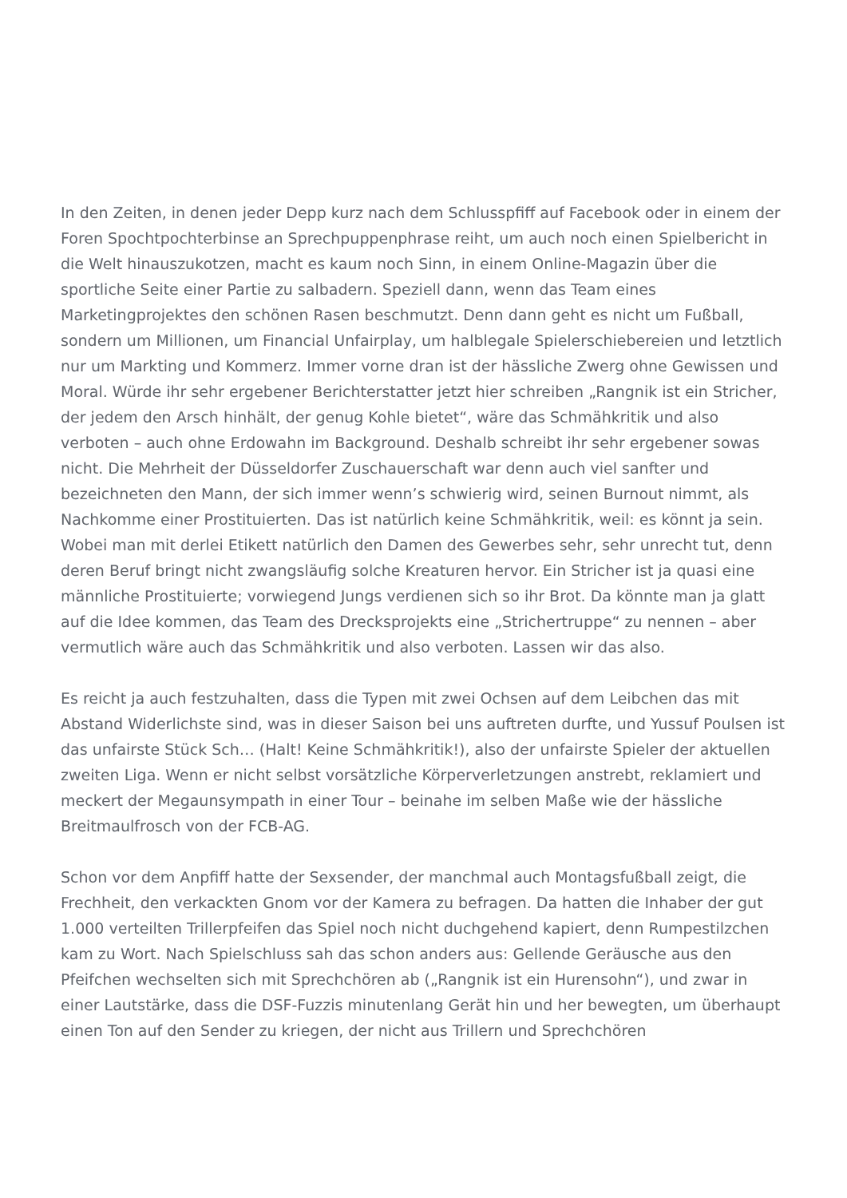In den Zeiten, in denen jeder Depp kurz nach dem Schlusspfiff auf Facebook oder in einem der Foren Spochtpochterbinse an Sprechpuppenphrase reiht, um auch noch einen Spielbericht in die Welt hinauszukotzen, macht es kaum noch Sinn, in einem Online-Magazin über die sportliche Seite einer Partie zu salbadern. Speziell dann, wenn das Team eines Marketingprojektes den schönen Rasen beschmutzt. Denn dann geht es nicht um Fußball, sondern um Millionen, um Financial Unfairplay, um halblegale Spielerschiebereien und letztlich nur um Markting und Kommerz. Immer vorne dran ist der hässliche Zwerg ohne Gewissen und Moral. Würde ihr sehr ergebener Berichterstatter jetzt hier schreiben „Rangnik ist ein Stricher, der jedem den Arsch hinhält, der genug Kohle bietet“, wäre das Schmähkritik und also verboten – auch ohne Erdowahn im Background. Deshalb schreibt ihr sehr ergebener sowas nicht. Die Mehrheit der Düsseldorfer Zuschauerschaft war denn auch viel sanfter und bezeichneten den Mann, der sich immer wenn’s schwierig wird, seinen Burnout nimmt, als Nachkomme einer Prostituierten. Das ist natürlich keine Schmähkritik, weil: es könnt ja sein. Wobei man mit derlei Etikett natürlich den Damen des Gewerbes sehr, sehr unrecht tut, denn deren Beruf bringt nicht zwangsläufig solche Kreaturen hervor. Ein Stricher ist ja quasi eine männliche Prostituierte; vorwiegend Jungs verdienen sich so ihr Brot. Da könnte man ja glatt auf die Idee kommen, das Team des Drecksprojekts eine „Strichertruppe“ zu nennen – aber vermutlich wäre auch das Schmähkritik und also verboten. Lassen wir das also.
Es reicht ja auch festzuhalten, dass die Typen mit zwei Ochsen auf dem Leibchen das mit Abstand Widerlichste sind, was in dieser Saison bei uns auftreten durfte, und Yussuf Poulsen ist das unfairste Stück Sch… (Halt! Keine Schmähkritik!), also der unfairste Spieler der aktuellen zweiten Liga. Wenn er nicht selbst vorsätzliche Körperverletzungen anstrebt, reklamiert und meckert der Megaunsympath in einer Tour – beinahe im selben Maße wie der hässliche Breitmaulfrosch von der FCB-AG.
Schon vor dem Anpfiff hatte der Sexsender, der manchmal auch Montagsfußball zeigt, die Frechheit, den verkackten Gnom vor der Kamera zu befragen. Da hatten die Inhaber der gut 1.000 verteilten Trillerpfeifen das Spiel noch nicht duchgehend kapiert, denn Rumpestilzchen kam zu Wort. Nach Spielschluss sah das schon anders aus: Gellende Geräusche aus den Pfeifchen wechselten sich mit Sprechchören ab („Rangnik ist ein Hurensohn“), und zwar in einer Lautstärke, dass die DSF-Fuzzis minutenlang Gerät hin und her bewegten, um überhaupt einen Ton auf den Sender zu kriegen, der nicht aus Trillern und Sprechchören